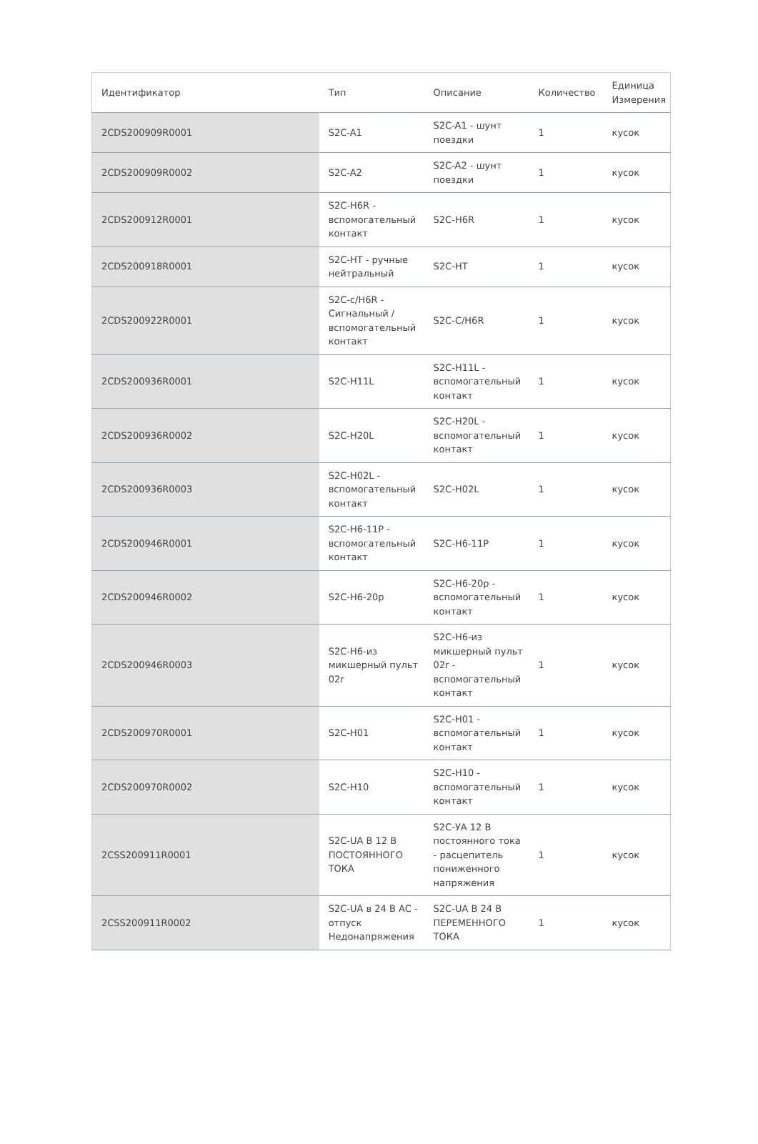| Идентификатор | Тип | Описание | Количество | Единица Измерения |
| --- | --- | --- | --- | --- |
| 2CDS200909R0001 | S2C-A1 | S2C-A1 - шунт поездки | 1 | кусок |
| 2CDS200909R0002 | S2C-A2 | S2C-A2 - шунт поездки | 1 | кусок |
| 2CDS200912R0001 | S2C-H6R - вспомогательный контакт | S2C-H6R | 1 | кусок |
| 2CDS200918R0001 | S2C-HT - ручные нейтральный | S2C-HT | 1 | кусок |
| 2CDS200922R0001 | S2C-c/H6R - Сигнальный / вспомогательный контакт | S2C-C/H6R | 1 | кусок |
| 2CDS200936R0001 | S2C-H11L | S2C-H11L - вспомогательный контакт | 1 | кусок |
| 2CDS200936R0002 | S2C-H20L | S2C-H20L - вспомогательный контакт | 1 | кусок |
| 2CDS200936R0003 | S2C-H02L - вспомогательный контакт | S2C-H02L | 1 | кусок |
| 2CDS200946R0001 | S2C-H6-11P - вспомогательный контакт | S2C-H6-11P | 1 | кусок |
| 2CDS200946R0002 | S2C-H6-20p | S2C-H6-20p - вспомогательный контакт | 1 | кусок |
| 2CDS200946R0003 | S2C-H6-из микшерный пульт 02r | S2C-H6-из микшерный пульт 02r - вспомогательный контакт | 1 | кусок |
| 2CDS200970R0001 | S2C-H01 | S2C-H01 - вспомогательный контакт | 1 | кусок |
| 2CDS200970R0002 | S2C-H10 | S2C-H10 - вспомогательный контакт | 1 | кусок |
| 2CSS200911R0001 | S2C-UA В 12 В ПОСТОЯННОГО ТОКА | S2C-УА 12 В постоянного тока - расцепитель пониженного напряжения | 1 | кусок |
| 2CSS200911R0002 | S2C-UA в 24 В AC - отпуск Недонапряжения | S2C-UA В 24 В ПЕРЕМЕННОГО ТОКА | 1 | кусок |